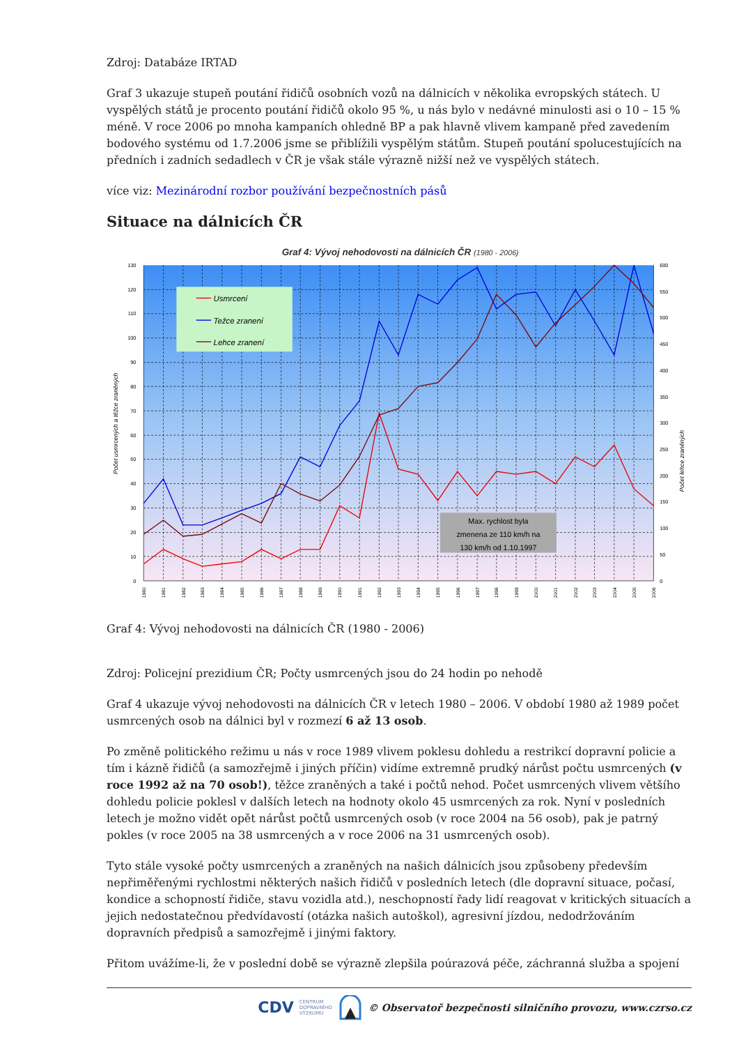Zdroj: Databáze IRTAD
Graf 3 ukazuje stupeň poutání řidičů osobních vozů na dálnicích v několika evropských státech. U vyspělých států je procento poutání řidičů okolo 95 %, u nás bylo v nedávné minulosti asi o 10 – 15 % méně. V roce 2006 po mnoha kampaních ohledně BP a pak hlavně vlivem kampaně před zavedením bodového systému od 1.7.2006 jsme se přiblížili vyspělým státům. Stupeň poutání spolucestujících na předních i zadních sedadlech v ČR je však stále výrazně nižší než ve vyspělých státech.
více viz: Mezinárodní rozbor používání bezpečnostních pásů
Situace na dálnicích ČR
Graf 4: Vývoj nehodovosti na dálnicích ČR (1980 - 2006)
0
10
20
30
40
50
60
70
80
90
100
110
120
130
0
50
100
150
200
250
300
350
400
450
500
550
600
Počet usmrcených a těžce zraněných
Počet lehce zraněných
1980
1981
1982
1983
1984
1985
1986
1987
1988
1989
1990
1991
1992
1993
1994
1995
1996
1997
1998
1999
2000
2001
2002
2003
2004
2005
2006
Usmrcení
Težce zranení
Lehce zranení
Max. rychlost byla
zmenena ze 110 km/h na
130 km/h od 1.10.1997
Graf 4: Vývoj nehodovosti na dálnicích ČR (1980 - 2006)
Zdroj: Policejní prezidium ČR; Počty usmrcených jsou do 24 hodin po nehodě
Graf 4 ukazuje vývoj nehodovosti na dálnicích ČR v letech 1980 – 2006. V období 1980 až 1989 počet usmrcených osob na dálnici byl v rozmezí 6 až 13 osob.
Po změně politického režimu u nás v roce 1989 vlivem poklesu dohledu a restrikcí dopravní policie a tím i kázně řidičů (a samozřejmě i jiných příčin) vidíme extremně prudký nárůst počtu usmrcených (v roce 1992 až na 70 osob!), těžce zraněných a také i počtů nehod. Počet usmrcených vlivem většího dohledu policie poklesl v dalších letech na hodnoty okolo 45 usmrcených za rok. Nyní v posledních letech je možno vidět opět nárůst počtů usmrcených osob (v roce 2004 na 56 osob), pak je patrný pokles (v roce 2005 na 38 usmrcených a v roce 2006 na 31 usmrcených osob).
Tyto stále vysoké počty usmrcených a zraněných na našich dálnicích jsou způsobeny především nepřiměřenými rychlostmi některých našich řidičů v posledních letech (dle dopravní situace, počasí, kondice a schopností řidiče, stavu vozidla atd.), neschopností řady lidí reagovat v kritických situacích a jejich nedostatečnou předvídavostí (otázka našich autoškol), agresivní jízdou, nedodržováním dopravních předpisů a samozřejmě i jinými faktory.
Přitom uvážíme-li, že v poslední době se výrazně zlepšila poúrazová péče, záchranná služba a spojení
CDV CENTRUM
DOPRAVNÍHO
VÝZKUMU © Observatoř bezpečnosti silničního provozu, www.czrso.cz